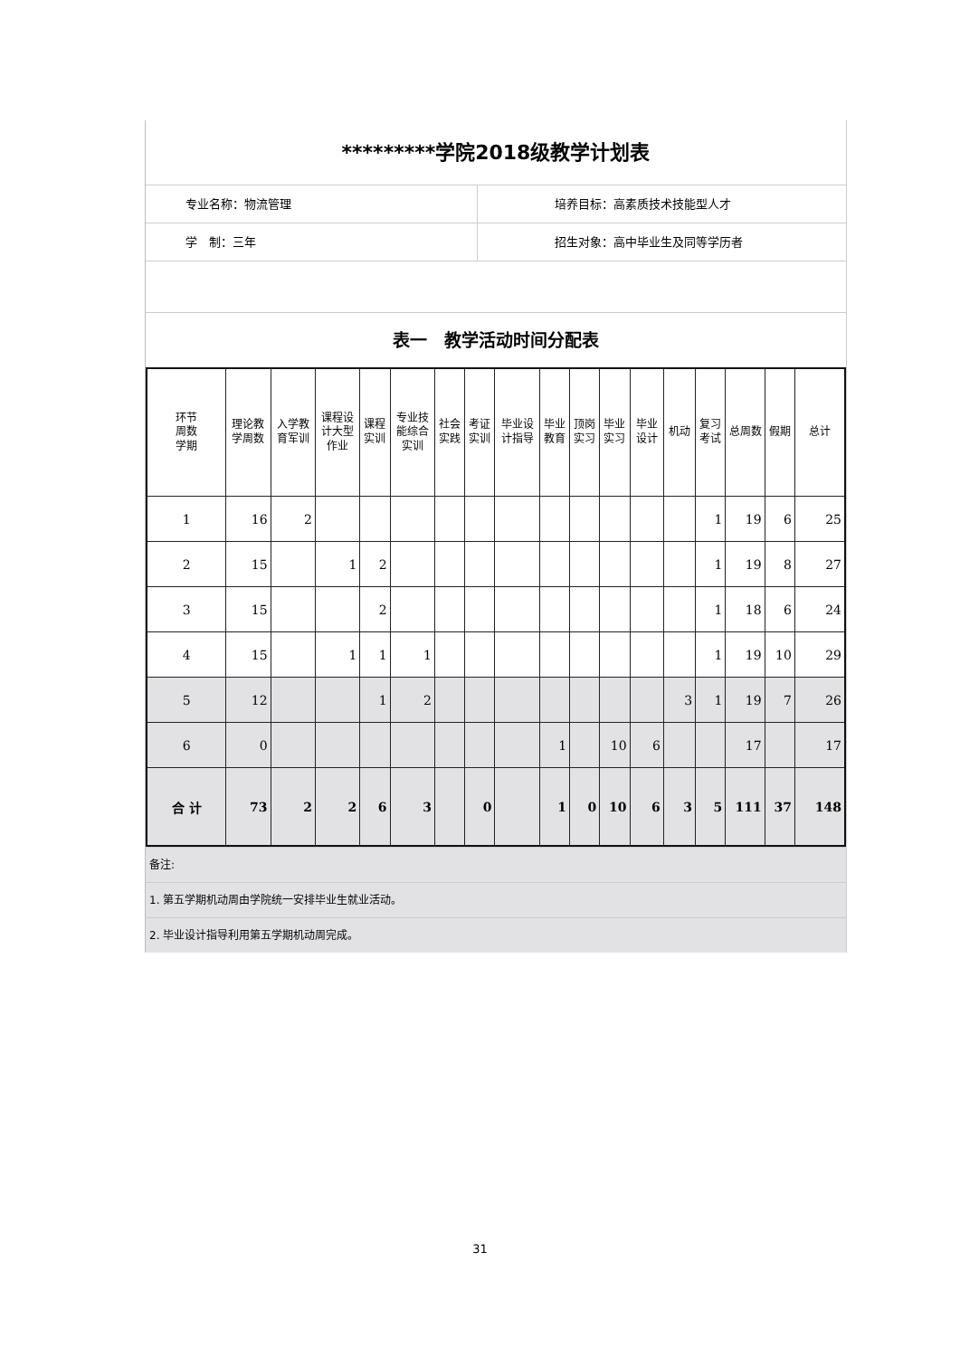*********学院2018级教学计划表
专业名称：物流管理 培养目标：高素质技术技能型人才
学　制：三年 招生对象：高中毕业生及同等学历者
表一　教学活动时间分配表
| 环节 周数 学期 | 理论教学周数 | 入学教育军训 | 课程设计大型作业 | 课程实训 | 专业技能综合实训 | 社会实践 | 考证实训 | 毕业设计指导 | 毕业教育 | 顶岗实习 | 毕业实习 | 毕业设计 | 机动 | 复习考试 | 总周数 | 假期 | 总计 |
| --- | --- | --- | --- | --- | --- | --- | --- | --- | --- | --- | --- | --- | --- | --- | --- | --- | --- |
| 1 | 16 | 2 | | | | | | | | | | | | 1 | 19 | 6 | 25 |
| 2 | 15 | | 1 | 2 | | | | | | | | | | 1 | 19 | 8 | 27 |
| 3 | 15 | | | 2 | | | | | | | | | | 1 | 18 | 6 | 24 |
| 4 | 15 | | 1 | 1 | 1 | | | | | | | | | 1 | 19 | 10 | 29 |
| 5 | 12 | | | 1 | 2 | | | | | | | | 3 | 1 | 19 | 7 | 26 |
| 6 | 0 | | | | | | | | 1 | | 10 | 6 | | | 17 | | 17 |
| 合 计 | 73 | 2 | 2 | 6 | 3 | | 0 | | 1 | 0 | 10 | 6 | 3 | 5 | 111 | 37 | 148 |
备注:
1. 第五学期机动周由学院统一安排毕业生就业活动。
2. 毕业设计指导利用第五学期机动周完成。
31